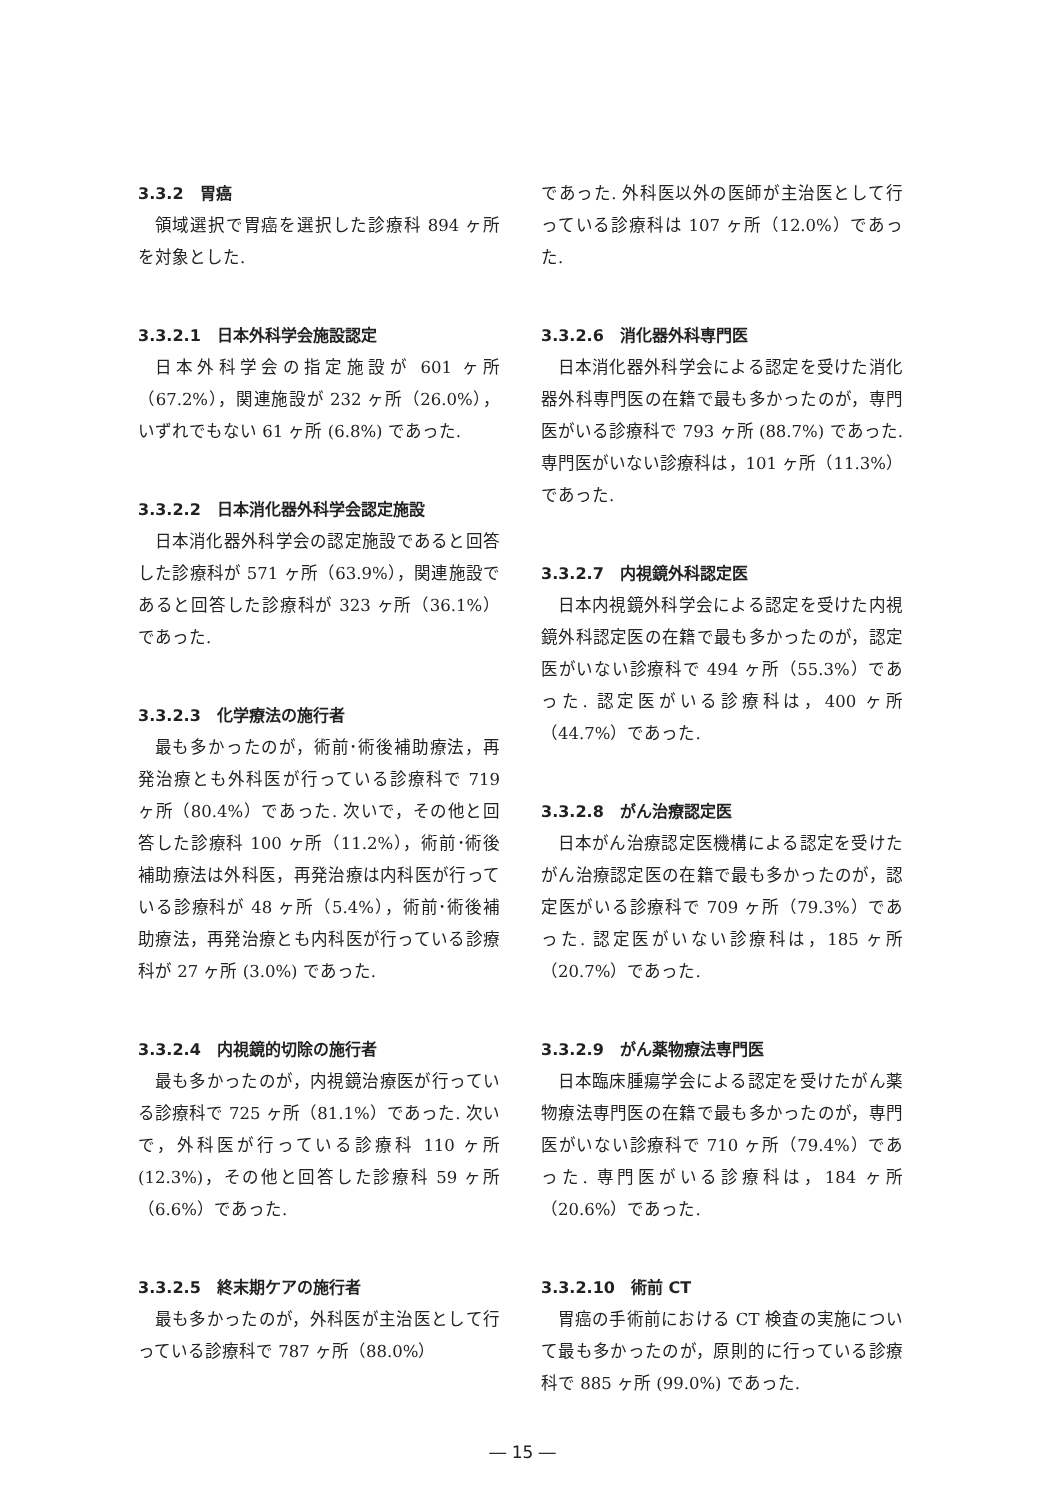3.3.2　胃癌
領域選択で胃癌を選択した診療科 894 ヶ所を対象とした.
3.3.2.1　日本外科学会施設認定
日本外科学会の指定施設が 601 ヶ所（67.2%），関連施設が 232 ヶ所（26.0%），いずれでもない 61 ヶ所 (6.8%) であった.
3.3.2.2　日本消化器外科学会認定施設
日本消化器外科学会の認定施設であると回答した診療科が 571 ヶ所（63.9%），関連施設であると回答した診療科が 323 ヶ所（36.1%）であった.
3.3.2.3　化学療法の施行者
最も多かったのが，術前･術後補助療法，再発治療とも外科医が行っている診療科で 719 ヶ所（80.4%）であった. 次いで，その他と回答した診療科 100 ヶ所（11.2%），術前･術後補助療法は外科医，再発治療は内科医が行っている診療科が 48 ヶ所（5.4%），術前･術後補助療法，再発治療とも内科医が行っている診療科が 27 ヶ所 (3.0%) であった.
3.3.2.4　内視鏡的切除の施行者
最も多かったのが，内視鏡治療医が行っている診療科で 725 ヶ所（81.1%）であった. 次いで，外科医が行っている診療科 110 ヶ所 (12.3%)，その他と回答した診療科 59 ヶ所（6.6%）であった.
3.3.2.5　終末期ケアの施行者
最も多かったのが，外科医が主治医として行っている診療科で 787 ヶ所（88.0%）
であった. 外科医以外の医師が主治医として行っている診療科は 107 ヶ所（12.0%）であった.
3.3.2.6　消化器外科専門医
日本消化器外科学会による認定を受けた消化器外科専門医の在籍で最も多かったのが，専門医がいる診療科で 793 ヶ所 (88.7%) であった. 専門医がいない診療科は，101 ヶ所（11.3%）であった.
3.3.2.7　内視鏡外科認定医
日本内視鏡外科学会による認定を受けた内視鏡外科認定医の在籍で最も多かったのが，認定医がいない診療科で 494 ヶ所（55.3%）であった. 認定医がいる診療科は，400 ヶ所（44.7%）であった.
3.3.2.8　がん治療認定医
日本がん治療認定医機構による認定を受けたがん治療認定医の在籍で最も多かったのが，認定医がいる診療科で 709 ヶ所（79.3%）であった. 認定医がいない診療科は，185 ヶ所（20.7%）であった.
3.3.2.9　がん薬物療法専門医
日本臨床腫瘍学会による認定を受けたがん薬物療法専門医の在籍で最も多かったのが，専門医がいない診療科で 710 ヶ所（79.4%）であった. 専門医がいる診療科は，184 ヶ所（20.6%）であった.
3.3.2.10　術前 CT
胃癌の手術前における CT 検査の実施について最も多かったのが，原則的に行っている診療科で 885 ヶ所 (99.0%) であった.
― 15 ―